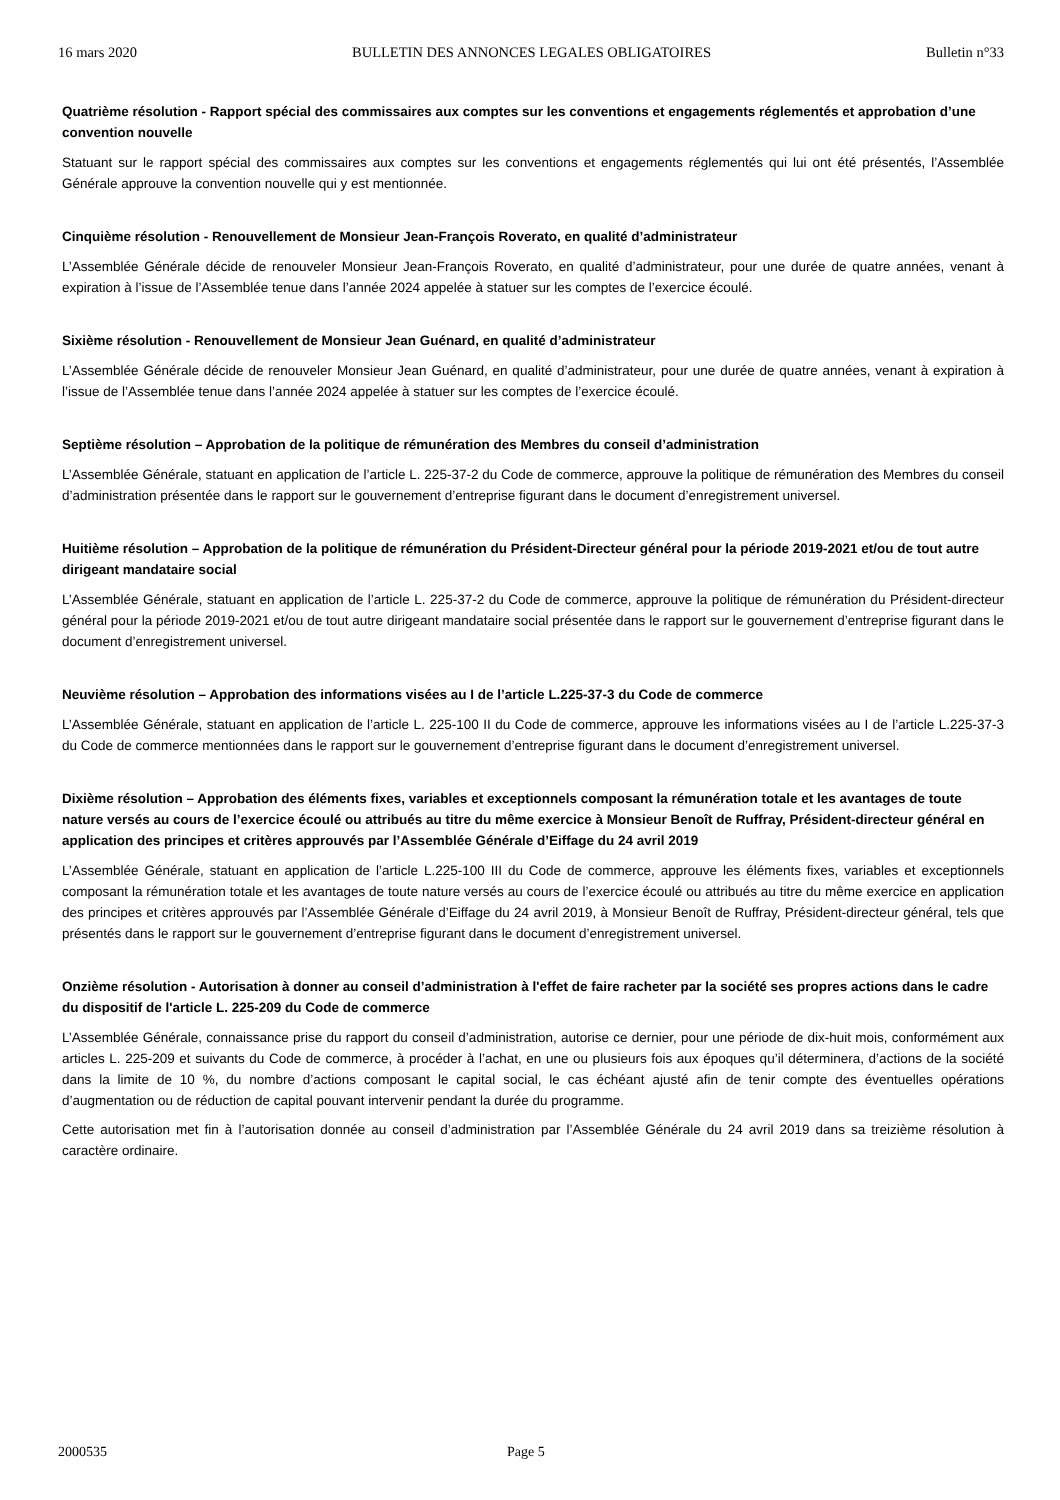16 mars 2020 BULLETIN DES ANNONCES LEGALES OBLIGATOIRES Bulletin n°33
Quatrième résolution - Rapport spécial des commissaires aux comptes sur les conventions et engagements réglementés et approbation d’une convention nouvelle
Statuant sur le rapport spécial des commissaires aux comptes sur les conventions et engagements réglementés qui lui ont été présentés, l’Assemblée Générale approuve la convention nouvelle qui y est mentionnée.
Cinquième résolution - Renouvellement de Monsieur Jean-François Roverato, en qualité d’administrateur
L’Assemblée Générale décide de renouveler Monsieur Jean-François Roverato, en qualité d’administrateur, pour une durée de quatre années, venant à expiration à l’issue de l’Assemblée tenue dans l’année 2024 appelée à statuer sur les comptes de l’exercice écoulé.
Sixième résolution - Renouvellement de Monsieur Jean Guénard, en qualité d’administrateur
L’Assemblée Générale décide de renouveler Monsieur Jean Guénard, en qualité d’administrateur, pour une durée de quatre années, venant à expiration à l’issue de l’Assemblée tenue dans l’année 2024 appelée à statuer sur les comptes de l’exercice écoulé.
Septième résolution – Approbation de la politique de rémunération des Membres du conseil d’administration
L’Assemblée Générale, statuant en application de l’article L. 225-37-2 du Code de commerce, approuve la politique de rémunération des Membres du conseil d’administration présentée dans le rapport sur le gouvernement d’entreprise figurant dans le document d’enregistrement universel.
Huitième résolution – Approbation de la politique de rémunération du Président-Directeur général pour la période 2019-2021 et/ou de tout autre dirigeant mandataire social
L’Assemblée Générale, statuant en application de l’article L. 225-37-2 du Code de commerce, approuve la politique de rémunération du Président-directeur général pour la période 2019-2021 et/ou de tout autre dirigeant mandataire social présentée dans le rapport sur le gouvernement d’entreprise figurant dans le document d’enregistrement universel.
Neuvième résolution – Approbation des informations visées au I de l’article L.225-37-3 du Code de commerce
L’Assemblée Générale, statuant en application de l’article L. 225-100 II du Code de commerce, approuve les informations visées au I de l’article L.225-37-3 du Code de commerce mentionnées dans le rapport sur le gouvernement d’entreprise figurant dans le document d’enregistrement universel.
Dixième résolution – Approbation des éléments fixes, variables et exceptionnels composant la rémunération totale et les avantages de toute nature versés au cours de l’exercice écoulé ou attribués au titre du même exercice à Monsieur Benoît de Ruffray, Président-directeur général en application des principes et critères approuvés par l’Assemblée Générale d’Eiffage du 24 avril 2019
L’Assemblée Générale, statuant en application de l’article L.225-100 III du Code de commerce, approuve les éléments fixes, variables et exceptionnels composant la rémunération totale et les avantages de toute nature versés au cours de l’exercice écoulé ou attribués au titre du même exercice en application des principes et critères approuvés par l’Assemblée Générale d’Eiffage du 24 avril 2019, à Monsieur Benoît de Ruffray, Président-directeur général, tels que présentés dans le rapport sur le gouvernement d’entreprise figurant dans le document d’enregistrement universel.
Onzième résolution - Autorisation à donner au conseil d’administration à l'effet de faire racheter par la société ses propres actions dans le cadre du dispositif de l'article L. 225-209 du Code de commerce
L’Assemblée Générale, connaissance prise du rapport du conseil d’administration, autorise ce dernier, pour une période de dix-huit mois, conformément aux articles L. 225-209 et suivants du Code de commerce, à procéder à l’achat, en une ou plusieurs fois aux époques qu’il déterminera, d’actions de la société dans la limite de 10 %, du nombre d’actions composant le capital social, le cas échéant ajusté afin de tenir compte des éventuelles opérations d’augmentation ou de réduction de capital pouvant intervenir pendant la durée du programme.
Cette autorisation met fin à l’autorisation donnée au conseil d’administration par l’Assemblée Générale du 24 avril 2019 dans sa treizième résolution à caractère ordinaire.
2000535 Page 5